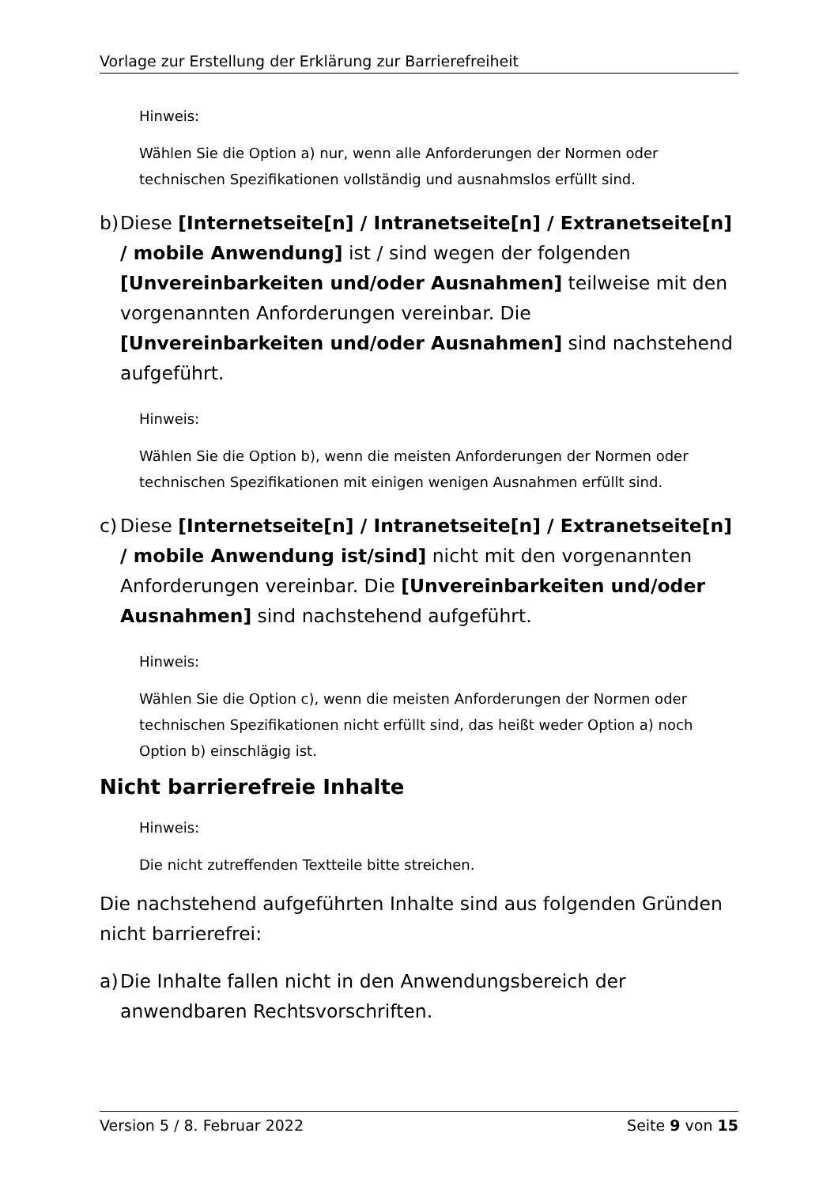Vorlage zur Erstellung der Erklärung zur Barrierefreiheit
Hinweis:
Wählen Sie die Option a) nur, wenn alle Anforderungen der Normen oder technischen Spezifikationen vollständig und ausnahmslos erfüllt sind.
b) Diese [Internetseite[n] / Intranetseite[n] / Extranetseite[n] / mobile Anwendung] ist / sind wegen der folgenden [Unvereinbarkeiten und/oder Ausnahmen] teilweise mit den vorgenannten Anforderungen vereinbar. Die [Unvereinbarkeiten und/oder Ausnahmen] sind nachstehend aufgeführt.
Hinweis:
Wählen Sie die Option b), wenn die meisten Anforderungen der Normen oder technischen Spezifikationen mit einigen wenigen Ausnahmen erfüllt sind.
c) Diese [Internetseite[n] / Intranetseite[n] / Extranetseite[n] / mobile Anwendung ist/sind] nicht mit den vorgenannten Anforderungen vereinbar. Die [Unvereinbarkeiten und/oder Ausnahmen] sind nachstehend aufgeführt.
Hinweis:
Wählen Sie die Option c), wenn die meisten Anforderungen der Normen oder technischen Spezifikationen nicht erfüllt sind, das heißt weder Option a) noch Option b) einschlägig ist.
Nicht barrierefreie Inhalte
Hinweis:
Die nicht zutreffenden Textteile bitte streichen.
Die nachstehend aufgeführten Inhalte sind aus folgenden Gründen nicht barrierefrei:
a) Die Inhalte fallen nicht in den Anwendungsbereich der anwendbaren Rechtsvorschriften.
Version 5 / 8. Februar 2022 Seite 9 von 15